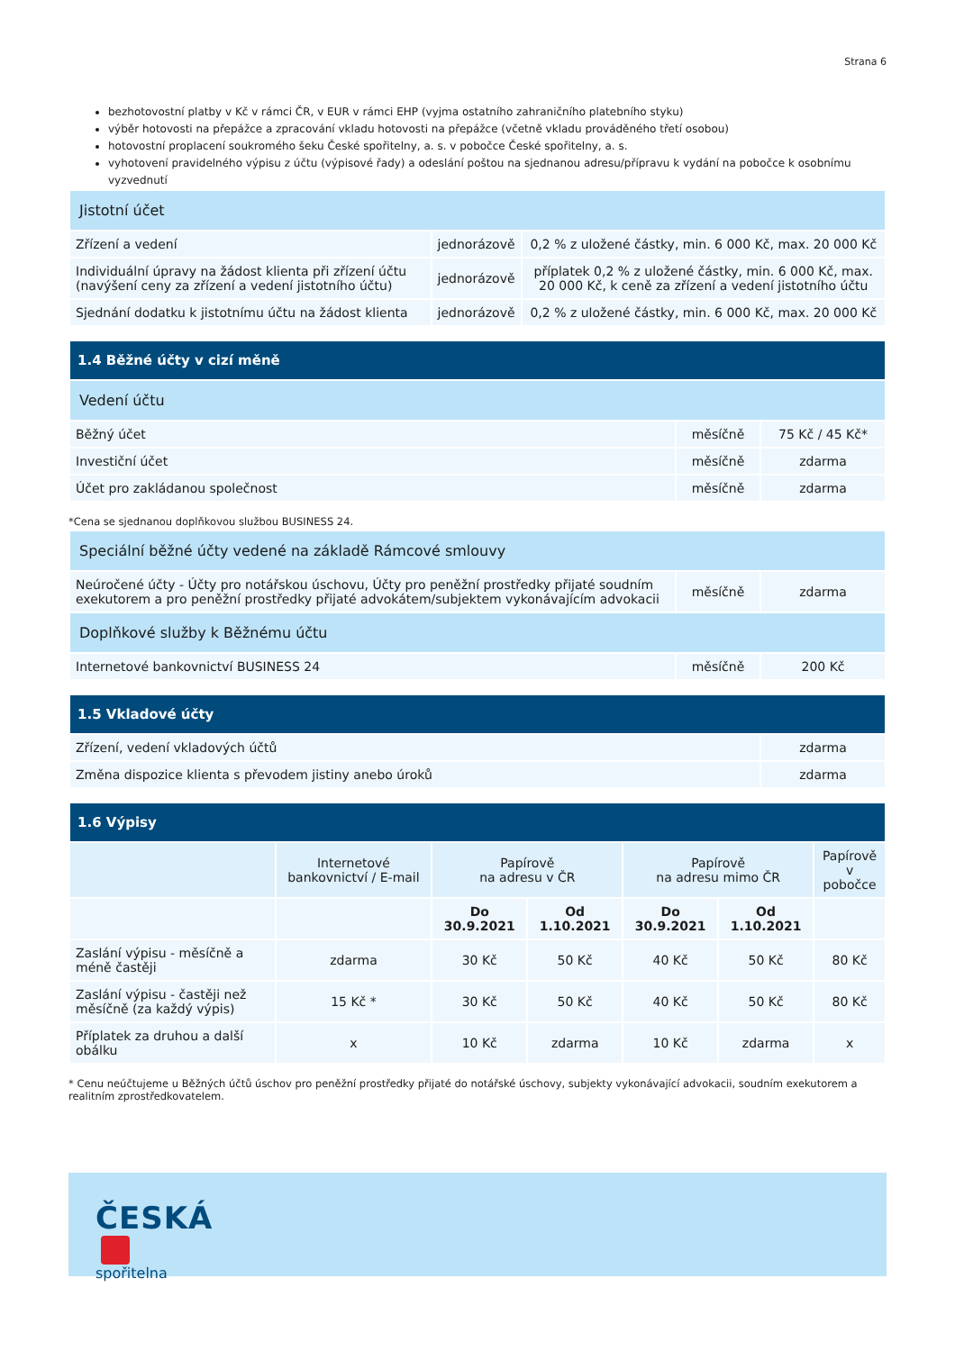Strana 6
bezhotovostní platby v Kč v rámci ČR, v EUR v rámci EHP (vyjma ostatního zahraničního platebního styku)
výběr hotovosti na přepážce a zpracování vkladu hotovosti na přepážce (včetně vkladu prováděného třetí osobou)
hotovostní proplacení soukromého šeku České spořitelny, a. s. v pobočce České spořitelny, a. s.
vyhotovení pravidelného výpisu z účtu (výpisové řady) a odeslání poštou na sjednanou adresu/přípravu k vydání na pobočce k osobnímu vyzvednutí
| Jistotní účet | | |
| Zřízení a vedení | jednorázově | 0,2 % z uložené částky, min. 6 000 Kč, max. 20 000 Kč |
| Individuální úpravy na žádost klienta při zřízení účtu (navýšení ceny za zřízení a vedení jistotního účtu) | jednorázově | příplatek 0,2 % z uložené částky, min. 6 000 Kč, max. 20 000 Kč, k ceně za zřízení a vedení jistotního účtu |
| Sjednání dodatku k jistotnímu účtu na žádost klienta | jednorázově | 0,2 % z uložené částky, min. 6 000 Kč, max. 20 000 Kč |
| 1.4 Běžné účty v cizí měně | | |
| Vedení účtu | | |
| Běžný účet | měsíčně | 75 Kč / 45 Kč* |
| Investiční účet | měsíčně | zdarma |
| Účet pro zakládanou společnost | měsíčně | zdarma |
*Cena se sjednanou doplňkovou službou BUSINESS 24.
| Speciální běžné účty vedené na základě Rámcové smlouvy | | |
| Neúročené účty - Účty pro notářskou úschovu, Účty pro peněžní prostředky přijaté soudním exekutorem a pro peněžní prostředky přijaté advokátem/subjektem vykonávajícím advokacii | měsíčně | zdarma |
| Doplňkové služby k Běžnému účtu | | |
| Internetové bankovnictví BUSINESS 24 | měsíčně | 200 Kč |
| 1.5 Vkladové účty | |
| Zřízení, vedení vkladových účtů | zdarma |
| Změna dispozice klienta s převodem jistiny anebo úroků | zdarma |
| 1.6 Výpisy | | | | | | |
| | Internetové bankovnictví / E-mail | Papírově na adresu v ČR | | Papírově na adresu mimo ČR | | Papírově v pobočce |
| | | Do 30.9.2021 | Od 1.10.2021 | Do 30.9.2021 | Od 1.10.2021 | |
| Zaslání výpisu - měsíčně a méně častěji | zdarma | 30 Kč | 50 Kč | 40 Kč | 50 Kč | 80 Kč |
| Zaslání výpisu - častěji než měsíčně (za každý výpis) | 15 Kč * | 30 Kč | 50 Kč | 40 Kč | 50 Kč | 80 Kč |
| Příplatek za druhou a další obálku | x | 10 Kč | zdarma | 10 Kč | zdarma | x |
* Cenu neúčtujeme u Běžných účtů úschov pro peněžní prostředky přijaté do notářské úschovy, subjekty vykonávající advokacii, soudním exekutorem a realitním zprostředkovatelem.
ČESKÁ
spořitelna